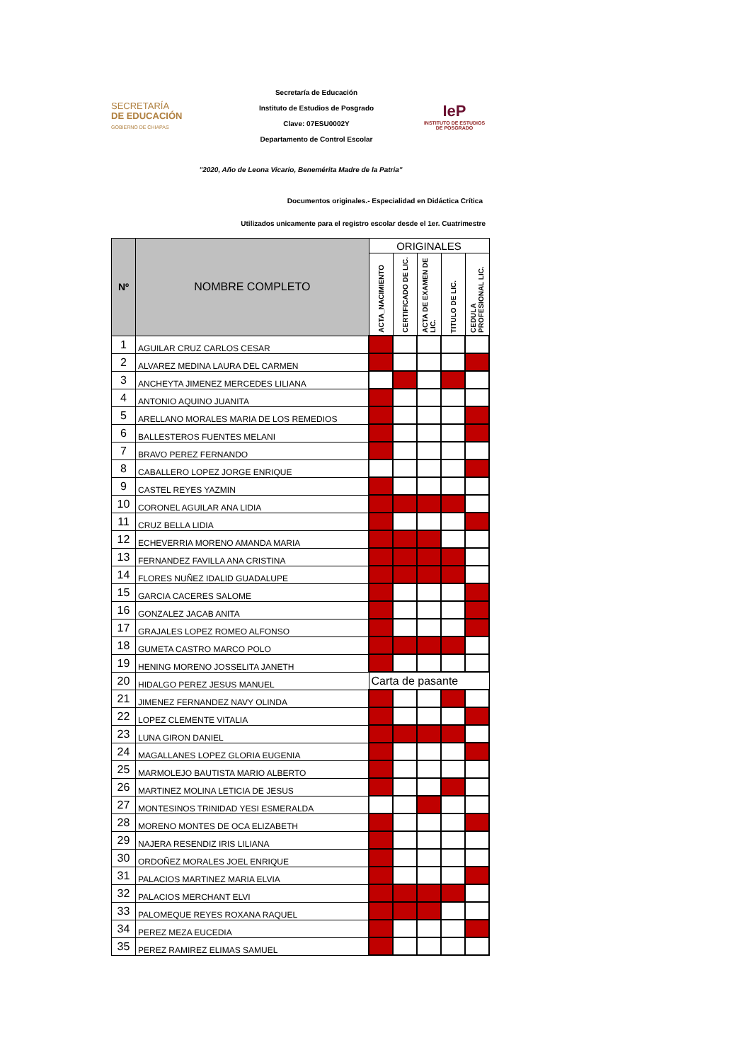SECRETARÍA
DE EDUCACIÓN
GOBIERNO DE CHIAPAS
Secretaría de Educación
Instituto de Estudios de Posgrado
Clave: 07ESU0002Y
Departamento de Control Escolar
IeP
INSTITUTO DE ESTUDIOS DE POSGRADO
"2020, Año de Leona Vicario, Benemérita Madre de la Patria"
Documentos originales.- Especialidad en Didáctica Crítica
Utilizados unicamente para el registro escolar desde el 1er. Cuatrimestre
| Nº | NOMBRE COMPLETO | ORIGINALES | | | | |
| --- | --- | --- | --- | --- | --- | --- |
| | | ACTA_NACIMIENTO | CERTIFICADO DE LIC. | ACTA DE EXAMEN DE LIC. | TITULO DE LIC. | CEDULA PROFESIONAL LIC. |
| 1 | AGUILAR CRUZ CARLOS CESAR | | | | | |
| 2 | ALVAREZ MEDINA LAURA DEL CARMEN | | | | | |
| 3 | ANCHEYTA JIMENEZ MERCEDES LILIANA | | | | | |
| 4 | ANTONIO AQUINO JUANITA | | | | | |
| 5 | ARELLANO MORALES MARIA DE LOS REMEDIOS | | | | | |
| 6 | BALLESTEROS FUENTES MELANI | | | | | |
| 7 | BRAVO PEREZ FERNANDO | | | | | |
| 8 | CABALLERO LOPEZ JORGE ENRIQUE | | | | | |
| 9 | CASTEL REYES YAZMIN | | | | | |
| 10 | CORONEL AGUILAR ANA LIDIA | | | | | |
| 11 | CRUZ BELLA LIDIA | | | | | |
| 12 | ECHEVERRIA MORENO AMANDA MARIA | | | | | |
| 13 | FERNANDEZ FAVILLA ANA CRISTINA | | | | | |
| 14 | FLORES NUÑEZ IDALID GUADALUPE | | | | | |
| 15 | GARCIA CACERES SALOME | | | | | |
| 16 | GONZALEZ JACAB ANITA | | | | | |
| 17 | GRAJALES LOPEZ ROMEO ALFONSO | | | | | |
| 18 | GUMETA CASTRO MARCO POLO | | | | | |
| 19 | HENING MORENO JOSSELITA JANETH | | | | | |
| 20 | HIDALGO PEREZ JESUS MANUEL | Carta de pasante | | | | |
| 21 | JIMENEZ FERNANDEZ NAVY OLINDA | | | | | |
| 22 | LOPEZ CLEMENTE VITALIA | | | | | |
| 23 | LUNA GIRON DANIEL | | | | | |
| 24 | MAGALLANES LOPEZ GLORIA EUGENIA | | | | | |
| 25 | MARMOLEJO BAUTISTA MARIO ALBERTO | | | | | |
| 26 | MARTINEZ MOLINA LETICIA DE JESUS | | | | | |
| 27 | MONTESINOS TRINIDAD YESI ESMERALDA | | | | | |
| 28 | MORENO MONTES DE OCA ELIZABETH | | | | | |
| 29 | NAJERA RESENDIZ IRIS LILIANA | | | | | |
| 30 | ORDOÑEZ MORALES JOEL ENRIQUE | | | | | |
| 31 | PALACIOS MARTINEZ MARIA ELVIA | | | | | |
| 32 | PALACIOS MERCHANT ELVI | | | | | |
| 33 | PALOMEQUE REYES ROXANA RAQUEL | | | | | |
| 34 | PEREZ MEZA EUCEDIA | | | | | |
| 35 | PEREZ RAMIREZ ELIMAS SAMUEL | | | | | |